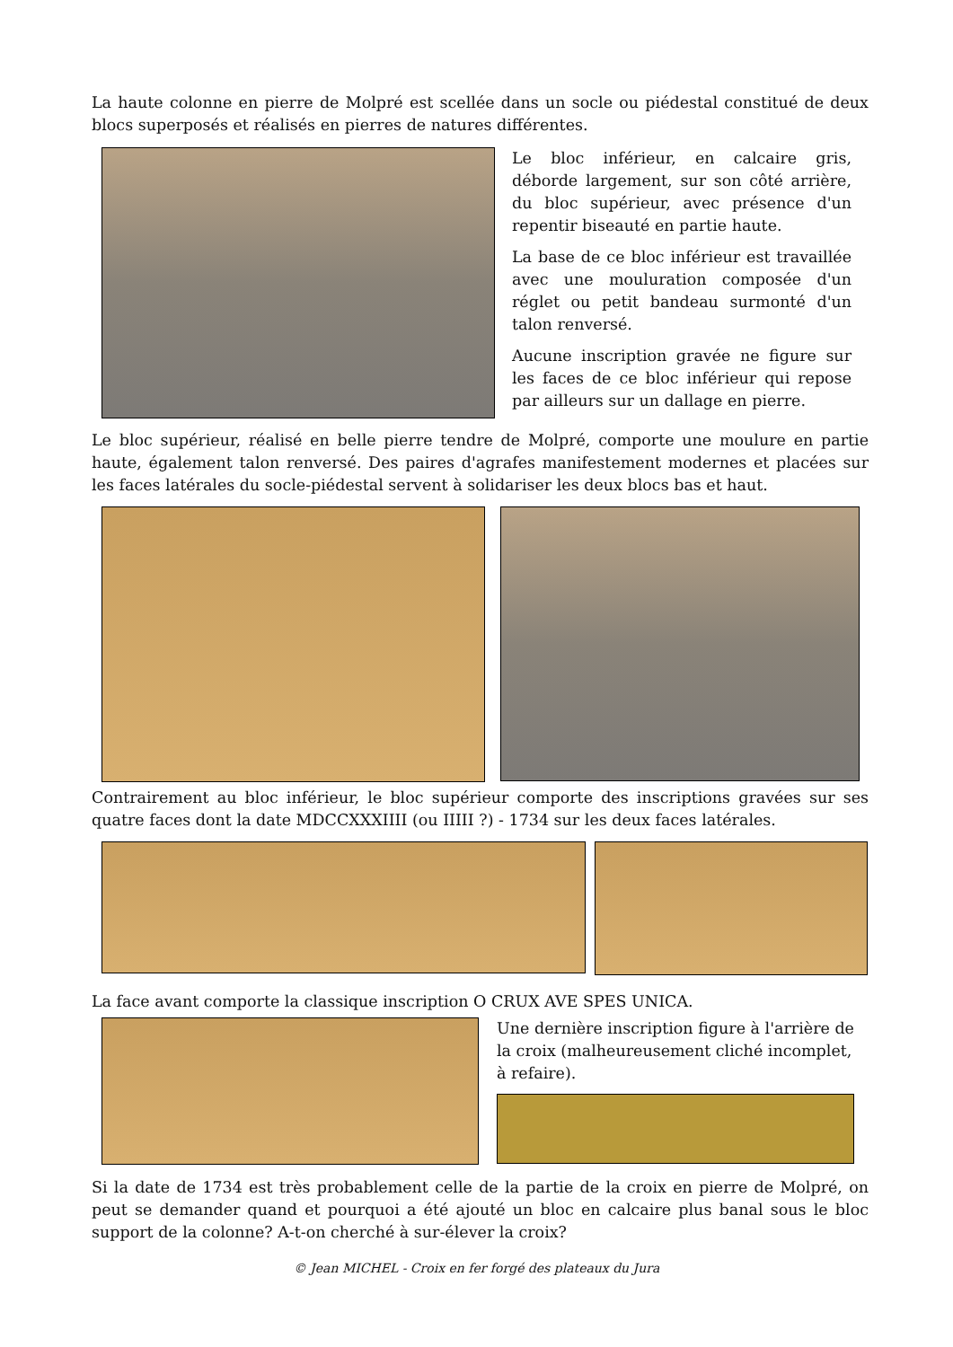La haute colonne en pierre de Molpré est scellée dans un socle ou piédestal constitué de deux blocs superposés et réalisés en pierres de natures différentes.
Le bloc inférieur, en calcaire gris, déborde largement, sur son côté arrière, du bloc supérieur, avec présence d'un repentir biseauté en partie haute.
La base de ce bloc inférieur est travaillée avec une mouluration composée d'un réglet ou petit bandeau surmonté d'un talon renversé.
Aucune inscription gravée ne figure sur les faces de ce bloc inférieur qui repose par ailleurs sur un dallage en pierre.
Le bloc supérieur, réalisé en belle pierre tendre de Molpré, comporte une moulure en partie haute, également talon renversé. Des paires d'agrafes manifestement modernes et placées sur les faces latérales du socle-piédestal servent à solidariser les deux blocs bas et haut.
Contrairement au bloc inférieur, le bloc supérieur comporte des inscriptions gravées sur ses quatre faces dont la date MDCCXXXIIII (ou IIIII ?) - 1734 sur les deux faces latérales.
La face avant comporte la classique inscription O CRUX AVE SPES UNICA.
Une dernière inscription figure à l'arrière de la croix (malheureusement cliché incomplet, à refaire).
Si la date de 1734 est très probablement celle de la partie de la croix en pierre de Molpré, on peut se demander quand et pourquoi a été ajouté un bloc en calcaire plus banal sous le bloc support de la colonne? A-t-on cherché à sur-élever la croix?
© Jean MICHEL - Croix en fer forgé des plateaux du Jura